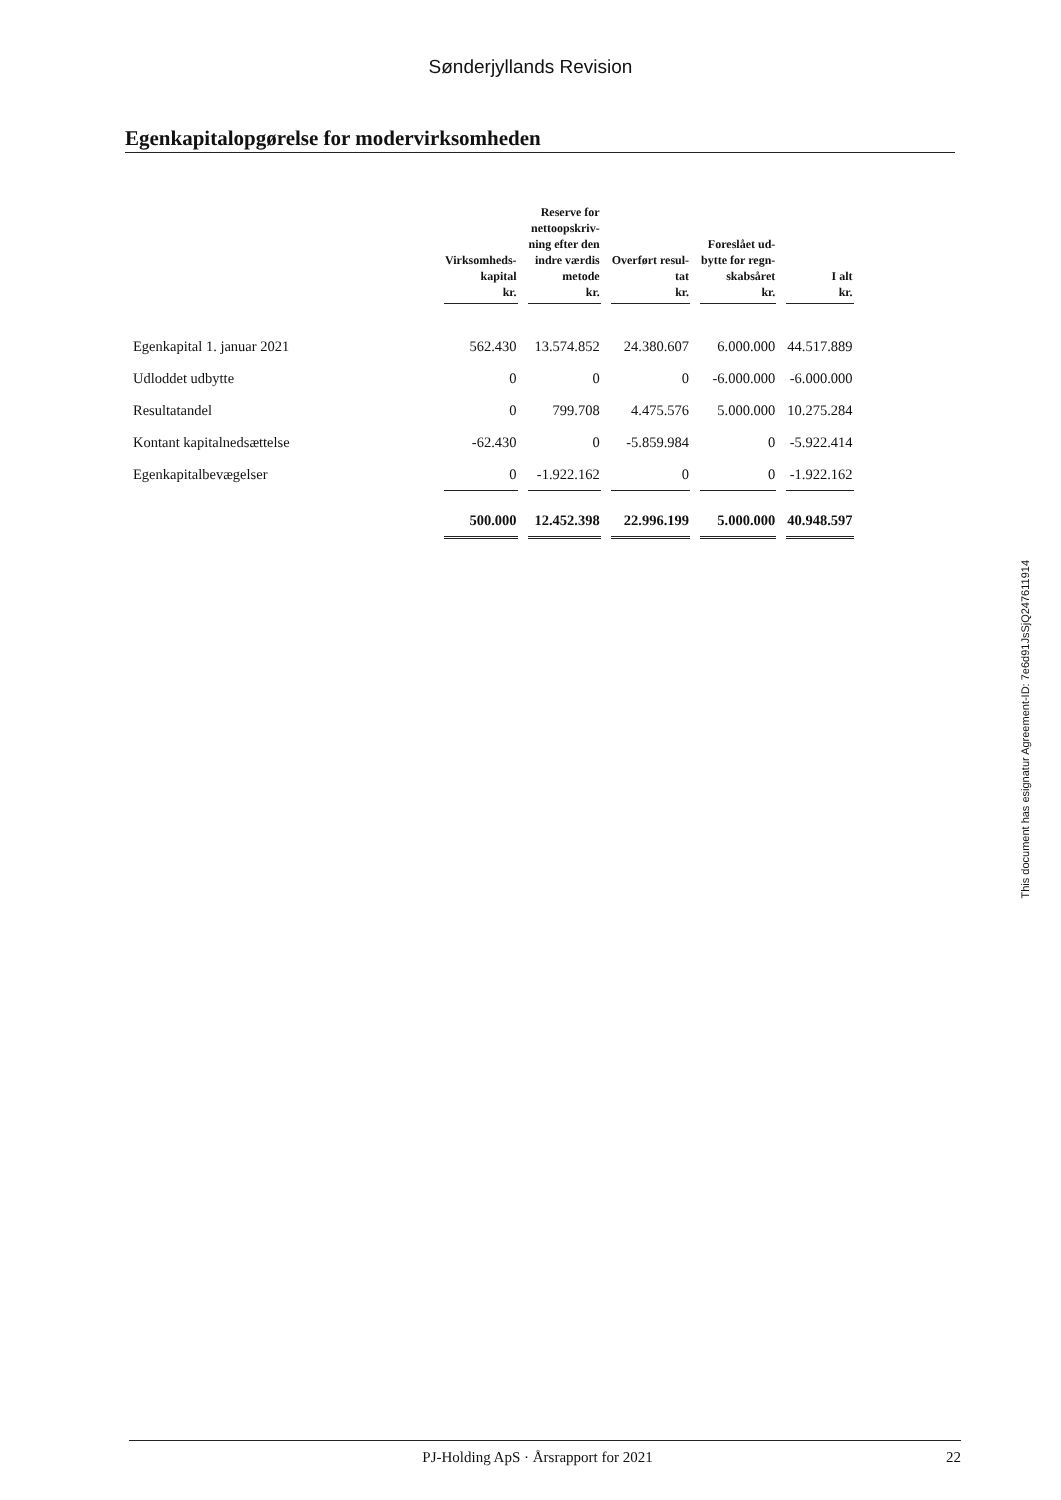Sønderjyllands Revision
Egenkapitalopgørelse for modervirksomheden
| | Virksomheds- kapital kr. | Reserve for nettoopskriv- ning efter den indre værdis metode kr. | Overført resul- tat kr. | Foreslået ud- bytte for regn- skabsåret kr. | I alt kr. |
| --- | --- | --- | --- | --- | --- |
| Egenkapital 1. januar 2021 | 562.430 | 13.574.852 | 24.380.607 | 6.000.000 | 44.517.889 |
| Udloddet udbytte | 0 | 0 | 0 | -6.000.000 | -6.000.000 |
| Resultatandel | 0 | 799.708 | 4.475.576 | 5.000.000 | 10.275.284 |
| Kontant kapitalnedsættelse | -62.430 | 0 | -5.859.984 | 0 | -5.922.414 |
| Egenkapitalbevægelser | 0 | -1.922.162 | 0 | 0 | -1.922.162 |
| | 500.000 | 12.452.398 | 22.996.199 | 5.000.000 | 40.948.597 |
This document has esignatur Agreement-ID: 7e6d91JsSjQ247611914
PJ-Holding ApS · Årsrapport for 2021 22